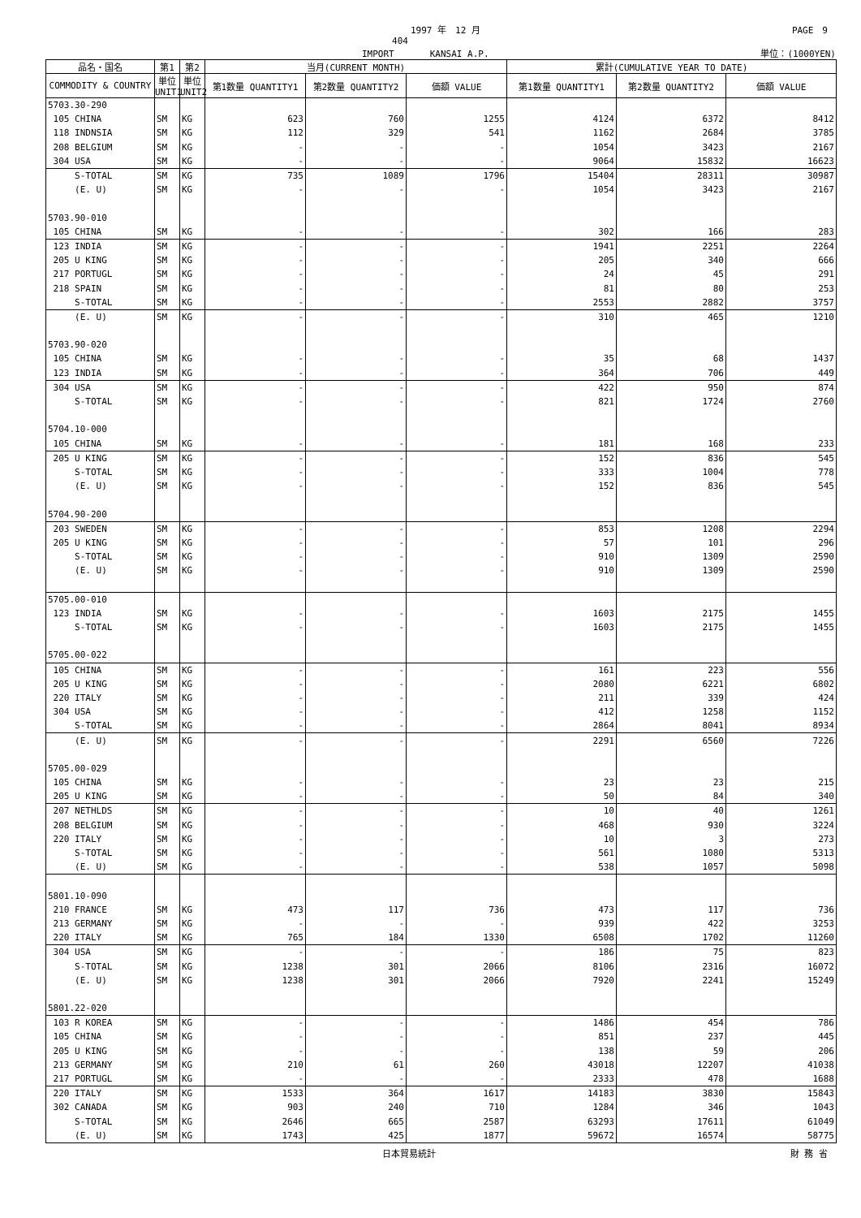1997 年　12 月 PAGE　9
404
IMPORT　　　　KANSAI A.P. 単位：(1000YEN)
| 品名・国名 | 第1 | 第2 | 当月(CURRENT MONTH) | | | 累計(CUMULATIVE YEAR TO DATE) | | |
| --- | --- | --- | --- | --- | --- | --- | --- | --- |
| COMMODITY & COUNTRY | 単位 UNIT1 | 単位 UNIT2 | 第1数量 QUANTITY1 | 第2数量 QUANTITY2 | 価額 VALUE | 第1数量 QUANTITY1 | 第2数量 QUANTITY2 | 価額 VALUE |
| 5703.30-290 | | | | | | | | |
| 105 CHINA | SM | KG | 623 | 760 | 1255 | 4124 | 6372 | 8412 |
| 118 INDNSIA | SM | KG | 112 | 329 | 541 | 1162 | 2684 | 3785 |
| 208 BELGIUM | SM | KG | - | - | - | 1054 | 3423 | 2167 |
| 304 USA | SM | KG | - | - | - | 9064 | 15832 | 16623 |
| S-TOTAL | SM | KG | 735 | 1089 | 1796 | 15404 | 28311 | 30987 |
| (E. U) | SM | KG | - | - | - | 1054 | 3423 | 2167 |
| 5703.90-010 | | | | | | | | |
| 105 CHINA | SM | KG | - | - | - | 302 | 166 | 283 |
| 123 INDIA | SM | KG | - | - | - | 1941 | 2251 | 2264 |
| 205 U KING | SM | KG | - | - | - | 205 | 340 | 666 |
| 217 PORTUGL | SM | KG | - | - | - | 24 | 45 | 291 |
| 218 SPAIN | SM | KG | - | - | - | 81 | 80 | 253 |
| S-TOTAL | SM | KG | - | - | - | 2553 | 2882 | 3757 |
| (E. U) | SM | KG | - | - | - | 310 | 465 | 1210 |
| 5703.90-020 | | | | | | | | |
| 105 CHINA | SM | KG | - | - | - | 35 | 68 | 1437 |
| 123 INDIA | SM | KG | - | - | - | 364 | 706 | 449 |
| 304 USA | SM | KG | - | - | - | 422 | 950 | 874 |
| S-TOTAL | SM | KG | - | - | - | 821 | 1724 | 2760 |
| 5704.10-000 | | | | | | | | |
| 105 CHINA | SM | KG | - | - | - | 181 | 168 | 233 |
| 205 U KING | SM | KG | - | - | - | 152 | 836 | 545 |
| S-TOTAL | SM | KG | - | - | - | 333 | 1004 | 778 |
| (E. U) | SM | KG | - | - | - | 152 | 836 | 545 |
| 5704.90-200 | | | | | | | | |
| 203 SWEDEN | SM | KG | - | - | - | 853 | 1208 | 2294 |
| 205 U KING | SM | KG | - | - | - | 57 | 101 | 296 |
| S-TOTAL | SM | KG | - | - | - | 910 | 1309 | 2590 |
| (E. U) | SM | KG | - | - | - | 910 | 1309 | 2590 |
| 5705.00-010 | | | | | | | | |
| 123 INDIA | SM | KG | - | - | - | 1603 | 2175 | 1455 |
| S-TOTAL | SM | KG | - | - | - | 1603 | 2175 | 1455 |
| 5705.00-022 | | | | | | | | |
| 105 CHINA | SM | KG | - | - | - | 161 | 223 | 556 |
| 205 U KING | SM | KG | - | - | - | 2080 | 6221 | 6802 |
| 220 ITALY | SM | KG | - | - | - | 211 | 339 | 424 |
| 304 USA | SM | KG | - | - | - | 412 | 1258 | 1152 |
| S-TOTAL | SM | KG | - | - | - | 2864 | 8041 | 8934 |
| (E. U) | SM | KG | - | - | - | 2291 | 6560 | 7226 |
| 5705.00-029 | | | | | | | | |
| 105 CHINA | SM | KG | - | - | - | 23 | 23 | 215 |
| 205 U KING | SM | KG | - | - | - | 50 | 84 | 340 |
| 207 NETHLDS | SM | KG | - | - | - | 10 | 40 | 1261 |
| 208 BELGIUM | SM | KG | - | - | - | 468 | 930 | 3224 |
| 220 ITALY | SM | KG | - | - | - | 10 | 3 | 273 |
| S-TOTAL | SM | KG | - | - | - | 561 | 1080 | 5313 |
| (E. U) | SM | KG | - | - | - | 538 | 1057 | 5098 |
| 5801.10-090 | | | | | | | | |
| 210 FRANCE | SM | KG | 473 | 117 | 736 | 473 | 117 | 736 |
| 213 GERMANY | SM | KG | - | - | - | 939 | 422 | 3253 |
| 220 ITALY | SM | KG | 765 | 184 | 1330 | 6508 | 1702 | 11260 |
| 304 USA | SM | KG | - | - | - | 186 | 75 | 823 |
| S-TOTAL | SM | KG | 1238 | 301 | 2066 | 8106 | 2316 | 16072 |
| (E. U) | SM | KG | 1238 | 301 | 2066 | 7920 | 2241 | 15249 |
| 5801.22-020 | | | | | | | | |
| 103 R KOREA | SM | KG | - | - | - | 1486 | 454 | 786 |
| 105 CHINA | SM | KG | - | - | - | 851 | 237 | 445 |
| 205 U KING | SM | KG | - | - | - | 138 | 59 | 206 |
| 213 GERMANY | SM | KG | 210 | 61 | 260 | 43018 | 12207 | 41038 |
| 217 PORTUGL | SM | KG | - | - | - | 2333 | 478 | 1688 |
| 220 ITALY | SM | KG | 1533 | 364 | 1617 | 14183 | 3830 | 15843 |
| 302 CANADA | SM | KG | 903 | 240 | 710 | 1284 | 346 | 1043 |
| S-TOTAL | SM | KG | 2646 | 665 | 2587 | 63293 | 17611 | 61049 |
| (E. U) | SM | KG | 1743 | 425 | 1877 | 59672 | 16574 | 58775 |
日本貿易統計 財 務 省